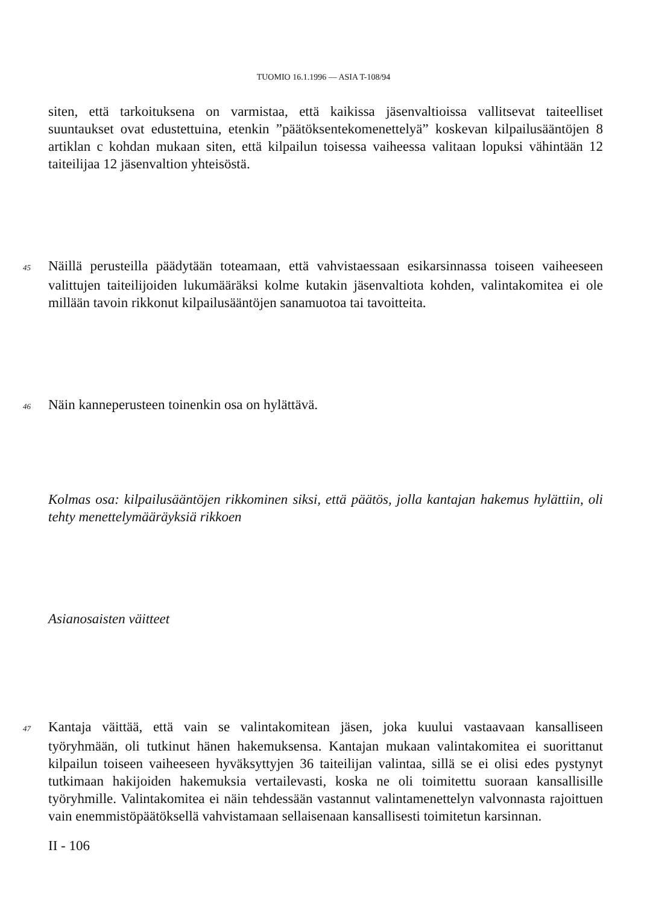TUOMIO 16.1.1996 — ASIA T-108/94
siten, että tarkoituksena on varmistaa, että kaikissa jäsenvaltioissa vallitsevat taiteelliset suuntaukset ovat edustettuina, etenkin ”päätöksentekomenettelyä” koskevan kilpailusääntöjen 8 artiklan c kohdan mukaan siten, että kilpailun toisessa vaiheessa valitaan lopuksi vähintään 12 taiteilijaa 12 jäsenvaltion yhteisöstä.
45 Näillä perusteilla päädytään toteamaan, että vahvistaessaan esikarsinnassa toiseen vaiheeseen valittujen taiteilijoiden lukumääräksi kolme kutakin jäsenvaltiota kohden, valintakomitea ei ole millään tavoin rikkonut kilpailusääntöjen sanamuotoa tai tavoitteita.
46 Näin kanneperusteen toinenkin osa on hylättävä.
Kolmas osa: kilpailusääntöjen rikkominen siksi, että päätös, jolla kantajan hakemus hylättiin, oli tehty menettelymääräyksiä rikkoen
Asianosaisten väitteet
47 Kantaja väittää, että vain se valintakomitean jäsen, joka kuului vastaavaan kansalliseen työryhmään, oli tutkinut hänen hakemuksensa. Kantajan mukaan valintakomitea ei suorittanut kilpailun toiseen vaiheeseen hyväksyttyjen 36 taiteilijan valintaa, sillä se ei olisi edes pystynyt tutkimaan hakijoiden hakemuksia vertailevasti, koska ne oli toimitettu suoraan kansallisille työryhmille. Valintakomitea ei näin tehdessään vastannut valintamenettelyn valvonnasta rajoittuen vain enemmistöpäätöksellä vahvistamaan sellaisenaan kansallisesti toimitetun karsinnan.
II - 106